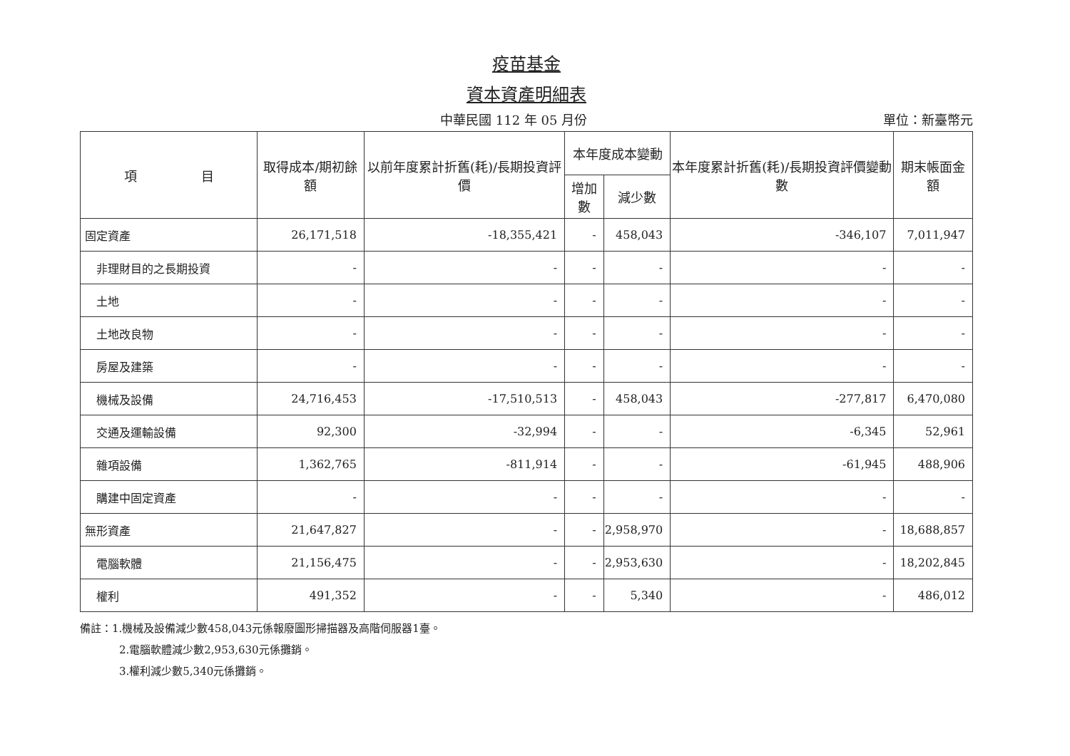疫苗基金
資本資產明細表
中華民國 112 年 05 月份 單位：新臺幣元
| 項 目 | 取得成本/期初餘額 | 以前年度累計折舊(耗)/長期投資評價 | 本年度成本變動 | | 本年度累計折舊(耗)/長期投資評價變動數 | 期末帳面金額 |
| --- | --- | --- | --- | --- | --- | --- |
| | | | 增加數 | 減少數 | | |
| 固定資產 | 26,171,518 | -18,355,421 | - | 458,043 | -346,107 | 7,011,947 |
| 非理財目的之長期投資 | - | - | - | - | - | - |
| 土地 | - | - | - | - | - | - |
| 土地改良物 | - | - | - | - | - | - |
| 房屋及建築 | - | - | - | - | - | - |
| 機械及設備 | 24,716,453 | -17,510,513 | - | 458,043 | -277,817 | 6,470,080 |
| 交通及運輸設備 | 92,300 | -32,994 | - | - | -6,345 | 52,961 |
| 雜項設備 | 1,362,765 | -811,914 | - | - | -61,945 | 488,906 |
| 購建中固定資產 | - | - | - | - | - | - |
| 無形資產 | 21,647,827 | - | - | 2,958,970 | - | 18,688,857 |
| 電腦軟體 | 21,156,475 | - | - | 2,953,630 | - | 18,202,845 |
| 權利 | 491,352 | - | - | 5,340 | - | 486,012 |
備註：1.機械及設備減少數458,043元係報廢圖形掃描器及高階伺服器1臺。
2.電腦軟體減少數2,953,630元係攤銷。
3.權利減少數5,340元係攤銷。